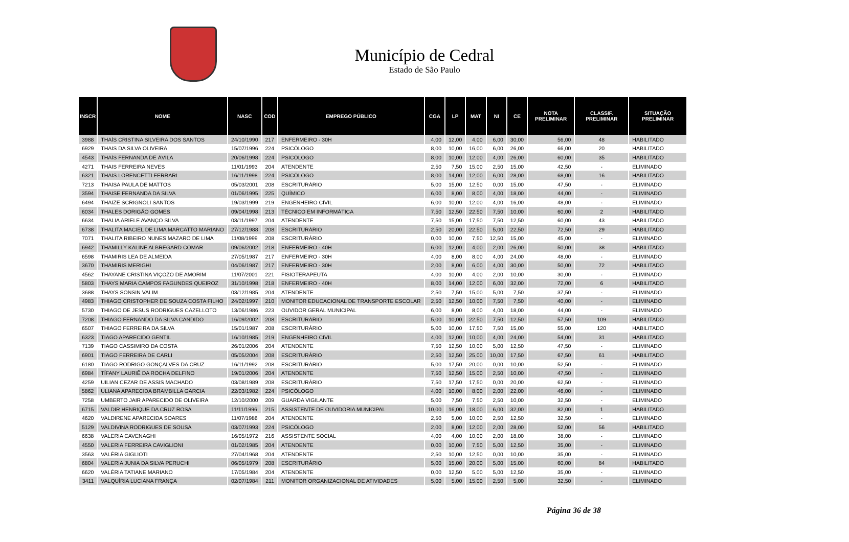Município de Cedral
Estado de São Paulo
| INSCR | NOME | NASC | COD | EMPREGO PÚBLICO | CGA | LP | MAT | NI | CE | NOTA PRELIMINAR | CLASSIF. PRELIMINAR | SITUAÇÃO PRELIMINAR |
| --- | --- | --- | --- | --- | --- | --- | --- | --- | --- | --- | --- | --- |
| 3988 | THAÍS CRISTINA SILVEIRA DOS SANTOS | 24/10/1990 | 217 | ENFERMEIRO - 30H | 4,00 | 12,00 | 4,00 | 6,00 | 30,00 | 56,00 | 48 | HABILITADO |
| 6929 | THAIS DA SILVA OLIVEIRA | 15/07/1996 | 224 | PSICÓLOGO | 8,00 | 10,00 | 16,00 | 6,00 | 26,00 | 66,00 | 20 | HABILITADO |
| 4543 | THAÍS FERNANDA DE ÁVILA | 20/06/1998 | 224 | PSICÓLOGO | 8,00 | 10,00 | 12,00 | 4,00 | 26,00 | 60,00 | 35 | HABILITADO |
| 4271 | THAIS FERREIRA NEVES | 11/01/1993 | 204 | ATENDENTE | 2,50 | 7,50 | 15,00 | 2,50 | 15,00 | 42,50 | - | ELIMINADO |
| 6321 | THAIS LORENCETTI FERRARI | 16/11/1998 | 224 | PSICÓLOGO | 8,00 | 14,00 | 12,00 | 6,00 | 28,00 | 68,00 | 16 | HABILITADO |
| 7213 | THAISA PAULA DE MATTOS | 05/03/2001 | 208 | ESCRITURÁRIO | 5,00 | 15,00 | 12,50 | 0,00 | 15,00 | 47,50 | - | ELIMINADO |
| 3594 | THAISE FERNANDA DA SILVA | 01/06/1995 | 225 | QUÍMICO | 6,00 | 8,00 | 8,00 | 4,00 | 18,00 | 44,00 | - | ELIMINADO |
| 6494 | THAIZE SCRIGNOLI SANTOS | 19/03/1999 | 219 | ENGENHEIRO CIVIL | 6,00 | 10,00 | 12,00 | 4,00 | 16,00 | 48,00 | - | ELIMINADO |
| 6034 | THALES DORIGÃO GOMES | 09/04/1998 | 213 | TÉCNICO EM INFORMÁTICA | 7,50 | 12,50 | 22,50 | 7,50 | 10,00 | 60,00 | 2 | HABILITADO |
| 6634 | THALIA ARIELE AVANÇO SILVA | 03/11/1997 | 204 | ATENDENTE | 7,50 | 15,00 | 17,50 | 7,50 | 12,50 | 60,00 | 43 | HABILITADO |
| 6738 | THALITA MACIEL DE LIMA MARCATTO MARIANO | 27/12/1988 | 208 | ESCRITURÁRIO | 2,50 | 20,00 | 22,50 | 5,00 | 22,50 | 72,50 | 29 | HABILITADO |
| 7071 | THALITA RIBEIRO NUNES MAZARO DE LIMA | 11/08/1999 | 208 | ESCRITURÁRIO | 0,00 | 10,00 | 7,50 | 12,50 | 15,00 | 45,00 | - | ELIMINADO |
| 6942 | THAMILLY KALINE ALBREGARD COMAR | 09/06/2002 | 218 | ENFERMEIRO - 40H | 6,00 | 12,00 | 4,00 | 2,00 | 26,00 | 50,00 | 38 | HABILITADO |
| 6598 | THAMIRIS LEA DE ALMEIDA | 27/05/1987 | 217 | ENFERMEIRO - 30H | 4,00 | 8,00 | 8,00 | 4,00 | 24,00 | 48,00 | - | ELIMINADO |
| 3670 | THAMIRIS MERIGHI | 04/06/1987 | 217 | ENFERMEIRO - 30H | 2,00 | 8,00 | 6,00 | 4,00 | 30,00 | 50,00 | 72 | HABILITADO |
| 4562 | THAYANE CRISTINA VIÇOZO DE AMORIM | 11/07/2001 | 221 | FISIOTERAPEUTA | 4,00 | 10,00 | 4,00 | 2,00 | 10,00 | 30,00 | - | ELIMINADO |
| 5803 | THAYS MARIA CAMPOS FAGUNDES QUEIROZ | 31/10/1998 | 218 | ENFERMEIRO - 40H | 8,00 | 14,00 | 12,00 | 6,00 | 32,00 | 72,00 | 6 | HABILITADO |
| 3688 | THAYS SONSIN VALIM | 03/12/1985 | 204 | ATENDENTE | 2,50 | 7,50 | 15,00 | 5,00 | 7,50 | 37,50 | - | ELIMINADO |
| 4983 | THIAGO CRISTOPHER DE SOUZA COSTA FILHO | 24/02/1997 | 210 | MONITOR EDUCACIONAL DE TRANSPORTE ESCOLAR | 2,50 | 12,50 | 10,00 | 7,50 | 7,50 | 40,00 | - | ELIMINADO |
| 5730 | THIAGO DE JESUS RODRIGUES CAZELLOTO | 13/06/1986 | 223 | OUVIDOR GERAL MUNICIPAL | 6,00 | 8,00 | 8,00 | 4,00 | 18,00 | 44,00 | - | ELIMINADO |
| 7208 | THIAGO FERNANDO DA SILVA CANDIDO | 16/09/2002 | 208 | ESCRITURÁRIO | 5,00 | 10,00 | 22,50 | 7,50 | 12,50 | 57,50 | 109 | HABILITADO |
| 6507 | THIAGO FERREIRA DA SILVA | 15/01/1987 | 208 | ESCRITURÁRIO | 5,00 | 10,00 | 17,50 | 7,50 | 15,00 | 55,00 | 120 | HABILITADO |
| 6323 | TIAGO APARECIDO GENTIL | 16/10/1985 | 219 | ENGENHEIRO CIVIL | 4,00 | 12,00 | 10,00 | 4,00 | 24,00 | 54,00 | 31 | HABILITADO |
| 7139 | TIAGO CASSIMIRO DA COSTA | 26/01/2006 | 204 | ATENDENTE | 7,50 | 12,50 | 10,00 | 5,00 | 12,50 | 47,50 | - | ELIMINADO |
| 6901 | TIAGO FERREIRA DE CARLI | 05/05/2004 | 208 | ESCRITURÁRIO | 2,50 | 12,50 | 25,00 | 10,00 | 17,50 | 67,50 | 61 | HABILITADO |
| 6180 | TIAGO RODRIGO GONÇALVES DA CRUZ | 16/11/1992 | 208 | ESCRITURÁRIO | 5,00 | 17,50 | 20,00 | 0,00 | 10,00 | 52,50 | - | ELIMINADO |
| 6984 | TÍFANY LAURIÊ DA ROCHA DELFINO | 19/01/2006 | 204 | ATENDENTE | 7,50 | 12,50 | 15,00 | 2,50 | 10,00 | 47,50 | - | ELIMINADO |
| 4259 | UILIAN CEZAR DE ASSIS MACHADO | 03/08/1989 | 208 | ESCRITURÁRIO | 7,50 | 17,50 | 17,50 | 0,00 | 20,00 | 62,50 | - | ELIMINADO |
| 5862 | ULIANA APARECIDA BRAMBILLA GARCIA | 22/03/1982 | 224 | PSICÓLOGO | 4,00 | 10,00 | 8,00 | 2,00 | 22,00 | 46,00 | - | ELIMINADO |
| 7258 | UMBERTO JAIR APARECIDO DE OLIVEIRA | 12/10/2000 | 209 | GUARDA VIGILANTE | 5,00 | 7,50 | 7,50 | 2,50 | 10,00 | 32,50 | - | ELIMINADO |
| 6715 | VALDIR HENRIQUE DA CRUZ ROSA | 11/11/1996 | 215 | ASSISTENTE DE OUVIDORIA MUNICIPAL | 10,00 | 16,00 | 18,00 | 6,00 | 32,00 | 82,00 | 1 | HABILITADO |
| 4620 | VALDIRENE APARECIDA SOARES | 11/07/1986 | 204 | ATENDENTE | 2,50 | 5,00 | 10,00 | 2,50 | 12,50 | 32,50 | - | ELIMINADO |
| 5129 | VALDIVINA RODRIGUES DE SOUSA | 03/07/1993 | 224 | PSICÓLOGO | 2,00 | 8,00 | 12,00 | 2,00 | 28,00 | 52,00 | 56 | HABILITADO |
| 6638 | VALERIA CAVENAGHI | 16/05/1972 | 216 | ASSISTENTE SOCIAL | 4,00 | 4,00 | 10,00 | 2,00 | 18,00 | 38,00 | - | ELIMINADO |
| 4550 | VALERIA FERREIRA CAVIGLIONI | 01/02/1985 | 204 | ATENDENTE | 0,00 | 10,00 | 7,50 | 5,00 | 12,50 | 35,00 | - | ELIMINADO |
| 3563 | VALÉRIA GIGLIOTI | 27/04/1968 | 204 | ATENDENTE | 2,50 | 10,00 | 12,50 | 0,00 | 10,00 | 35,00 | - | ELIMINADO |
| 6804 | VALERIA JUNIA DA SILVA PERUCHI | 06/05/1979 | 208 | ESCRITURÁRIO | 5,00 | 15,00 | 20,00 | 5,00 | 15,00 | 60,00 | 84 | HABILITADO |
| 6620 | VALÉRIA TATIANE MARIANO | 17/05/1984 | 204 | ATENDENTE | 0,00 | 12,50 | 5,00 | 5,00 | 12,50 | 35,00 | - | ELIMINADO |
| 3411 | VALQUÍRIA LUCIANA FRANÇA | 02/07/1984 | 211 | MONITOR ORGANIZACIONAL DE ATIVIDADES | 5,00 | 5,00 | 15,00 | 2,50 | 5,00 | 32,50 | - | ELIMINADO |
Página 36 de 38